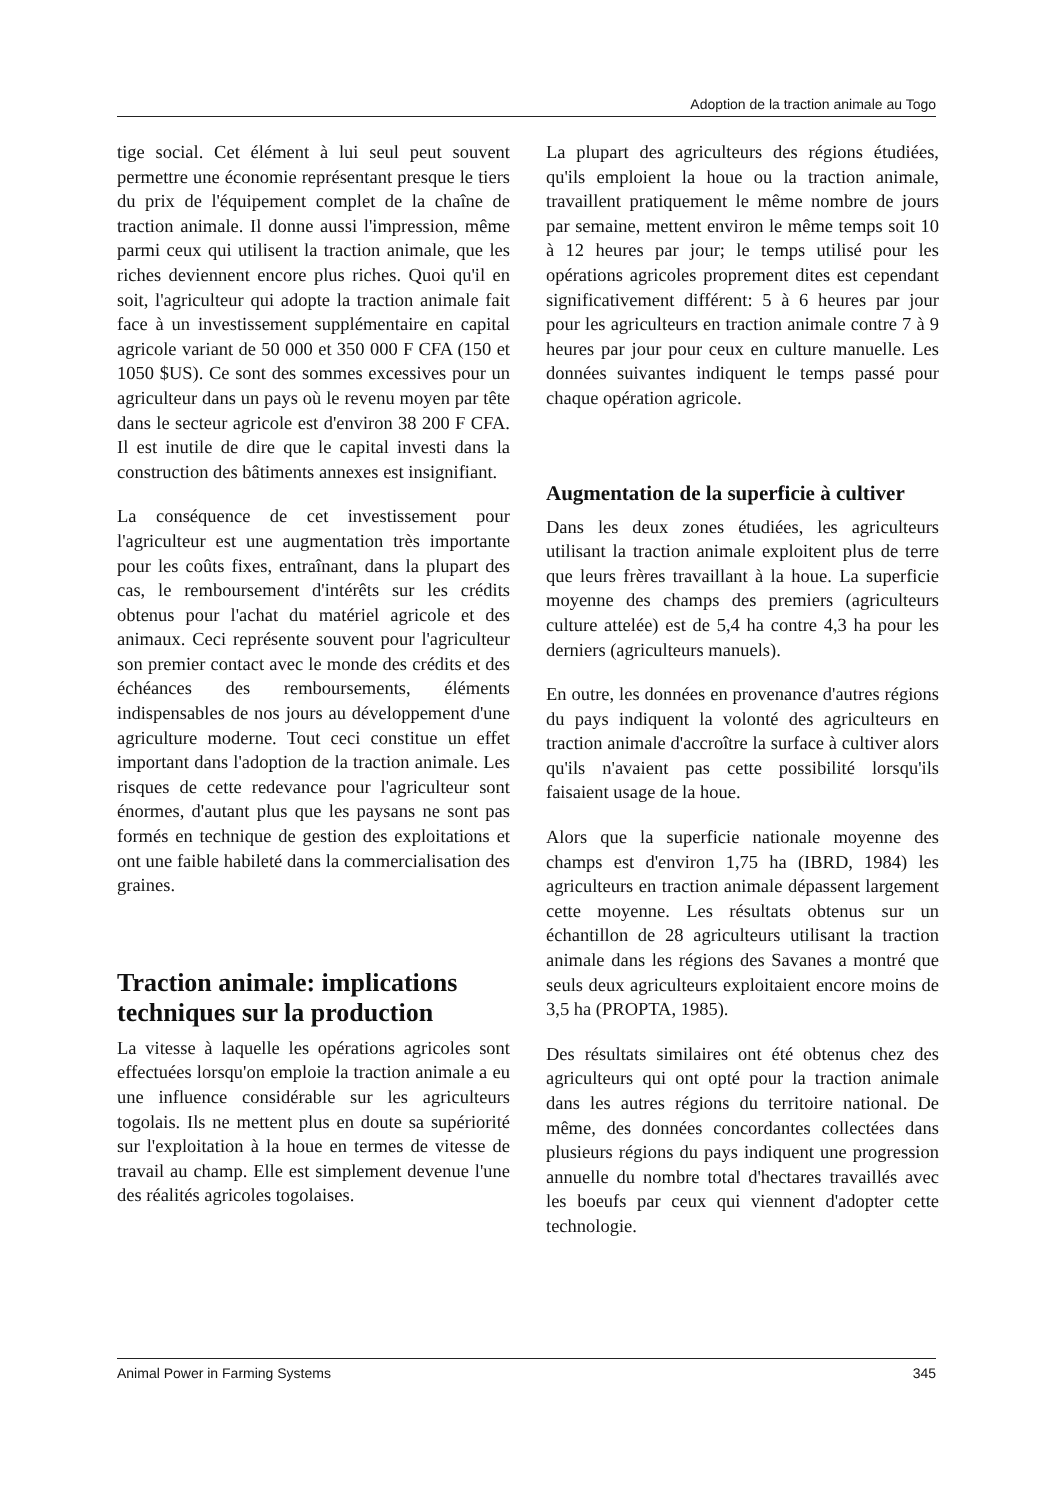Adoption de la traction animale au Togo
tige social. Cet élément à lui seul peut souvent permettre une économie représentant presque le tiers du prix de l'équipement complet de la chaîne de traction animale. Il donne aussi l'impression, même parmi ceux qui utilisent la traction animale, que les riches deviennent encore plus riches. Quoi qu'il en soit, l'agriculteur qui adopte la traction animale fait face à un investissement supplémentaire en capital agricole variant de 50 000 et 350 000 F CFA (150 et 1050 $US). Ce sont des sommes excessives pour un agriculteur dans un pays où le revenu moyen par tête dans le secteur agricole est d'environ 38 200 F CFA. Il est inutile de dire que le capital investi dans la construction des bâtiments annexes est insignifiant.
La conséquence de cet investissement pour l'agriculteur est une augmentation très importante pour les coûts fixes, entraînant, dans la plupart des cas, le remboursement d'intérêts sur les crédits obtenus pour l'achat du matériel agricole et des animaux. Ceci représente souvent pour l'agriculteur son premier contact avec le monde des crédits et des échéances des remboursements, éléments indispensables de nos jours au développement d'une agriculture moderne. Tout ceci constitue un effet important dans l'adoption de la traction animale. Les risques de cette redevance pour l'agriculteur sont énormes, d'autant plus que les paysans ne sont pas formés en technique de gestion des exploitations et ont une faible habileté dans la commercialisation des graines.
Traction animale: implications techniques sur la production
La vitesse à laquelle les opérations agricoles sont effectuées lorsqu'on emploie la traction animale a eu une influence considérable sur les agriculteurs togolais. Ils ne mettent plus en doute sa supériorité sur l'exploitation à la houe en termes de vitesse de travail au champ. Elle est simplement devenue l'une des réalités agricoles togolaises.
La plupart des agriculteurs des régions étudiées, qu'ils emploient la houe ou la traction animale, travaillent pratiquement le même nombre de jours par semaine, mettent environ le même temps soit 10 à 12 heures par jour; le temps utilisé pour les opérations agricoles proprement dites est cependant significativement différent: 5 à 6 heures par jour pour les agriculteurs en traction animale contre 7 à 9 heures par jour pour ceux en culture manuelle. Les données suivantes indiquent le temps passé pour chaque opération agricole.
Augmentation de la superficie à cultiver
Dans les deux zones étudiées, les agriculteurs utilisant la traction animale exploitent plus de terre que leurs frères travaillant à la houe. La superficie moyenne des champs des premiers (agriculteurs culture attelée) est de 5,4 ha contre 4,3 ha pour les derniers (agriculteurs manuels).
En outre, les données en provenance d'autres régions du pays indiquent la volonté des agriculteurs en traction animale d'accroître la surface à cultiver alors qu'ils n'avaient pas cette possibilité lorsqu'ils faisaient usage de la houe.
Alors que la superficie nationale moyenne des champs est d'environ 1,75 ha (IBRD, 1984) les agriculteurs en traction animale dépassent largement cette moyenne. Les résultats obtenus sur un échantillon de 28 agriculteurs utilisant la traction animale dans les régions des Savanes a montré que seuls deux agriculteurs exploitaient encore moins de 3,5 ha (PROPTA, 1985).
Des résultats similaires ont été obtenus chez des agriculteurs qui ont opté pour la traction animale dans les autres régions du territoire national. De même, des données concordantes collectées dans plusieurs régions du pays indiquent une progression annuelle du nombre total d'hectares travaillés avec les boeufs par ceux qui viennent d'adopter cette technologie.
Animal Power in Farming Systems 345